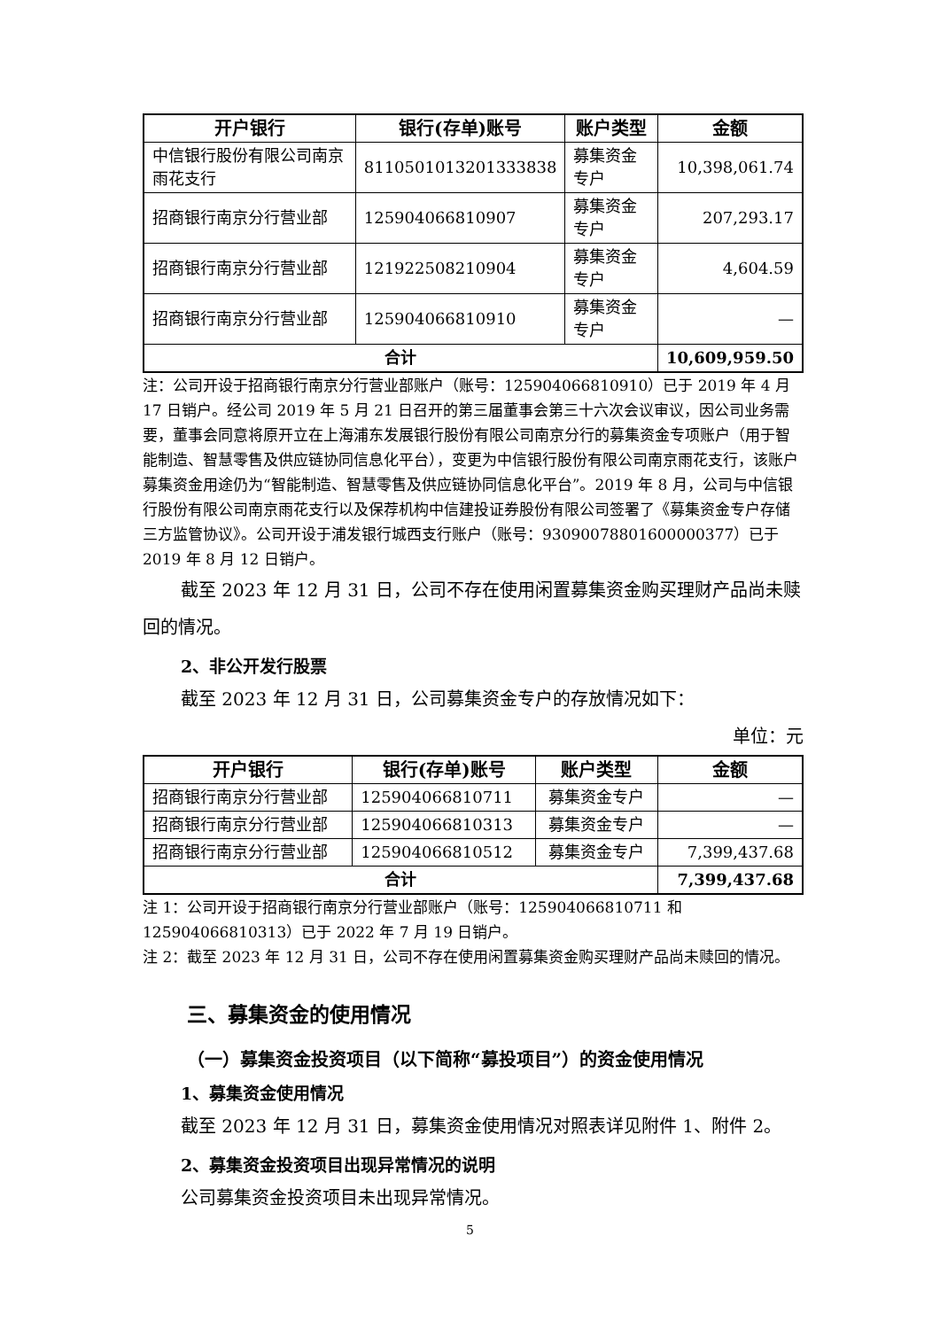| 开户银行 | 银行(存单)账号 | 账户类型 | 金额 |
| --- | --- | --- | --- |
| 中信银行股份有限公司南京雨花支行 | 8110501013201333838 | 募集资金专户 | 10,398,061.74 |
| 招商银行南京分行营业部 | 125904066810907 | 募集资金专户 | 207,293.17 |
| 招商银行南京分行营业部 | 121922508210904 | 募集资金专户 | 4,604.59 |
| 招商银行南京分行营业部 | 125904066810910 | 募集资金专户 | — |
| 合计 | | | 10,609,959.50 |
注：公司开设于招商银行南京分行营业部账户（账号：125904066810910）已于 2019 年 4 月 17 日销户。经公司 2019 年 5 月 21 日召开的第三届董事会第三十六次会议审议，因公司业务需要，董事会同意将原开立在上海浦东发展银行股份有限公司南京分行的募集资金专项账户（用于智能制造、智慧零售及供应链协同信息化平台），变更为中信银行股份有限公司南京雨花支行，该账户募集资金用途仍为“智能制造、智慧零售及供应链协同信息化平台”。2019 年 8 月，公司与中信银行股份有限公司南京雨花支行以及保荐机构中信建投证券股份有限公司签署了《募集资金专户存储三方监管协议》。公司开设于浦发银行城西支行账户（账号：93090078801600000377）已于 2019 年 8 月 12 日销户。
截至 2023 年 12 月 31 日，公司不存在使用闲置募集资金购买理财产品尚未赎回的情况。
2、非公开发行股票
截至 2023 年 12 月 31 日，公司募集资金专户的存放情况如下：
单位：元
| 开户银行 | 银行(存单)账号 | 账户类型 | 金额 |
| --- | --- | --- | --- |
| 招商银行南京分行营业部 | 125904066810711 | 募集资金专户 | — |
| 招商银行南京分行营业部 | 125904066810313 | 募集资金专户 | — |
| 招商银行南京分行营业部 | 125904066810512 | 募集资金专户 | 7,399,437.68 |
| 合计 | | | 7,399,437.68 |
注 1：公司开设于招商银行南京分行营业部账户（账号：125904066810711 和 125904066810313）已于 2022 年 7 月 19 日销户。
注 2：截至 2023 年 12 月 31 日，公司不存在使用闲置募集资金购买理财产品尚未赎回的情况。
三、募集资金的使用情况
（一）募集资金投资项目（以下简称“募投项目”）的资金使用情况
1、募集资金使用情况
截至 2023 年 12 月 31 日，募集资金使用情况对照表详见附件 1、附件 2。
2、募集资金投资项目出现异常情况的说明
公司募集资金投资项目未出现异常情况。
5